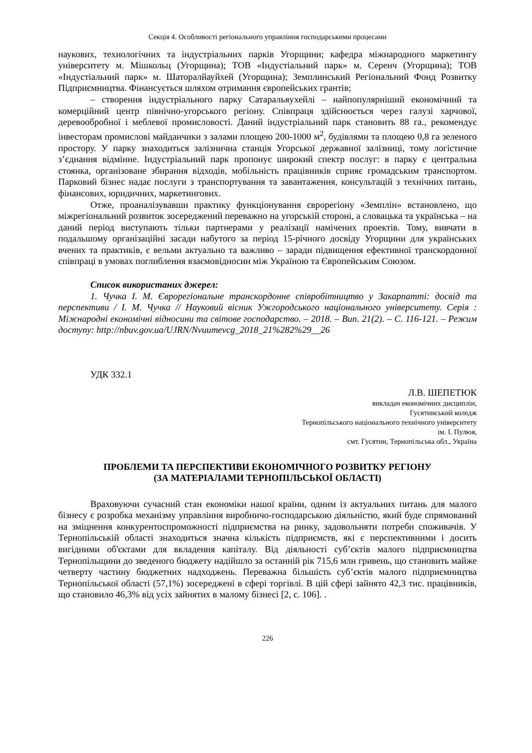Секція 4. Особливості регіонального управління господарськими процесами
наукових, технологічних та індустріальних парків Угорщини; кафедра міжнародного маркетингу університету м. Мішкольц (Угорщина); ТОВ «Індустіальний парк» м. Серенч (Угорщина); ТОВ «Індустіальний парк» м. Шаторалйауйхей (Угорщина); Земплинський Регіональний Фонд Розвитку Підприємництва. Фінансується шляхом отримання європейських грантів;
– створення індустріального парку Сатаральяухейлі – найпопулярніший економічний та комерційний центр північно-угорського регіону. Співпраця здійснюється через галузі харчової, деревообробної і меблевої промисловості. Даний індустріальний парк становить 88 га., рекомендує інвесторам промислові майданчики з залами площею 200-1000 м<sup>2</sup>, будівлями та площею 0,8 га зеленого простору. У парку знаходиться залізнична станція Угорської державної залізниці, тому логістичне з’єднання відмінне. Індустріальний парк пропонує широкий спектр послуг: в парку є центральна стоянка, організоване збирання відходів, мобільність працівників сприяє громадським транспортом. Парковий бізнес надає послуги з транспортування та завантаження, консультацій з технічних питань, фінансових, юридичних, маркетингових.
Отже, проаналізувавши практику функціонування єврорегіону «Земплін» встановлено, що міжрегіональний розвиток зосереджений переважно на угорській стороні, а словацька та українська – на даний період виступають тільки партнерами у реалізації намічених проектів. Тому, вивчати в подальшому організаційні засади набутого за період 15-річного досвіду Угорщини для українських вчених та практиків, є вельми актуально та важливо – заради підвищення ефективної транскордонної співпраці в умовах поглиблення взаємовідносин між Україною та Європейським Союзом.
Список використаних джерел:
1. Чучка І. М. Єврорегіональне транскордонне співробітництво у Закарпатті: досвід та перспективи / І. М. Чучка // Науковий вісник Ужгородського національного університету. Серія : Міжнародні економічні відносини та світове господарство. – 2018. – Вип. 21(2). – С. 116-121. – Режим доступу: http://nbuv.gov.ua/UJRN/Nvuumevcg_2018_21%282%29__26
УДК 332.1
Л.В. ШЕПЕТЮК
викладач економічних дисциплін,
Гусятинський коледж
Тернопільського національного технічного університету
ім. І. Пулюя,
смт. Гусятин, Тернопільська обл., Україна
ПРОБЛЕМИ ТА ПЕРСПЕКТИВИ ЕКОНОМІЧНОГО РОЗВИТКУ РЕГІОНУ
(ЗА МАТЕРІАЛАМИ ТЕРНОПІЛЬСЬКОЇ ОБЛАСТІ)
Враховуючи сучасний стан економіки нашої країни, одним із актуальних питань для малого бізнесу є розробка механізму управління виробничо-господарською діяльністю, який буде спрямований на зміцнення конкурентоспроможності підприємства на ринку, задовольняти потреби споживачів. У Тернопільській області знаходиться значна кількість підприємств, які є перспективними і досить вигідними об'єктами для вкладення капіталу. Від діяльності суб’єктів малого підприємництва Тернопільщини до зведеного бюджету надійшло за останній рік 715,6 млн гривень, що становить майже четверту частину бюджетних надходжень. Переважна більшість суб’єктів малого підприємництва Тернопільської області (57,1%) зосереджені в сфері торгівлі. В цій сфері зайнято 42,3 тис. працівників, що становило 46,3% від усіх зайнятих в малому бізнесі [2, с. 106]. .
226